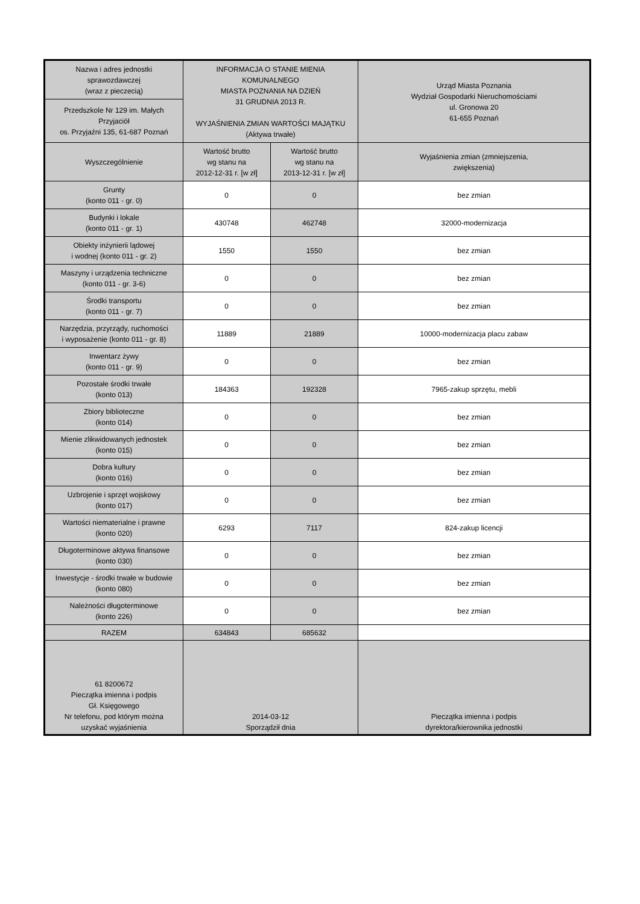| Nazwa i adres jednostki sprawozdawczej (wraz z pieczecią) | INFORMACJA O STANIE MIENIA KOMUNALNEGO MIASTA POZNANIA NA DZIEŃ 31 GRUDNIA 2013 R. WYJAŚNIENIA ZMIAN WARTOŚCI MAJĄTKU (Aktywa trwałe) | | Urząd Miasta Poznania Wydział Gospodarki Nieruchomościami ul. Gronowa 20 61-655 Poznań |
| Przedszkole Nr 129 im. Małych Przyjaciół os. Przyjaźni 135, 61-687 Poznań | | | |
| Wyszczególnienie | Wartość brutto wg stanu na 2012-12-31 r. [w zł] | Wartość brutto wg stanu na 2013-12-31 r. [w zł] | Wyjaśnienia zmian (zmniejszenia, zwiększenia) |
| Grunty (konto 011 - gr. 0) | 0 | 0 | bez zmian |
| Budynki i lokale (konto 011 - gr. 1) | 430748 | 462748 | 32000-modernizacja |
| Obiekty inżynierii lądowej i wodnej (konto 011 - gr. 2) | 1550 | 1550 | bez zmian |
| Maszyny i urządzenia techniczne (konto 011 - gr. 3-6) | 0 | 0 | bez zmian |
| Środki transportu (konto 011 - gr. 7) | 0 | 0 | bez zmian |
| Narzędzia, przyrządy, ruchomości i wyposażenie (konto 011 - gr. 8) | 11889 | 21889 | 10000-modernizacja placu zabaw |
| Inwentarz żywy (konto 011 - gr. 9) | 0 | 0 | bez zmian |
| Pozostałe środki trwałe (konto 013) | 184363 | 192328 | 7965-zakup sprzętu, mebli |
| Zbiory biblioteczne (konto 014) | 0 | 0 | bez zmian |
| Mienie zlikwidowanych jednostek (konto 015) | 0 | 0 | bez zmian |
| Dobra kultury (konto 016) | 0 | 0 | bez zmian |
| Uzbrojenie i sprzęt wojskowy (konto 017) | 0 | 0 | bez zmian |
| Wartości niematerialne i prawne (konto 020) | 6293 | 7117 | 824-zakup licencji |
| Długoterminowe aktywa finansowe (konto 030) | 0 | 0 | bez zmian |
| Inwestycje - środki trwałe w budowie (konto 080) | 0 | 0 | bez zmian |
| Należności długoterminowe (konto 226) | 0 | 0 | bez zmian |
| RAZEM | 634843 | 685632 | |
| 61 8200672 Pieczątka imienna i podpis Gł. Księgowego Nr telefonu, pod którym można uzyskać wyjaśnienia | 2014-03-12 Sporządził dnia | | Pieczątka imienna i podpis dyrektora/kierownika jednostki |